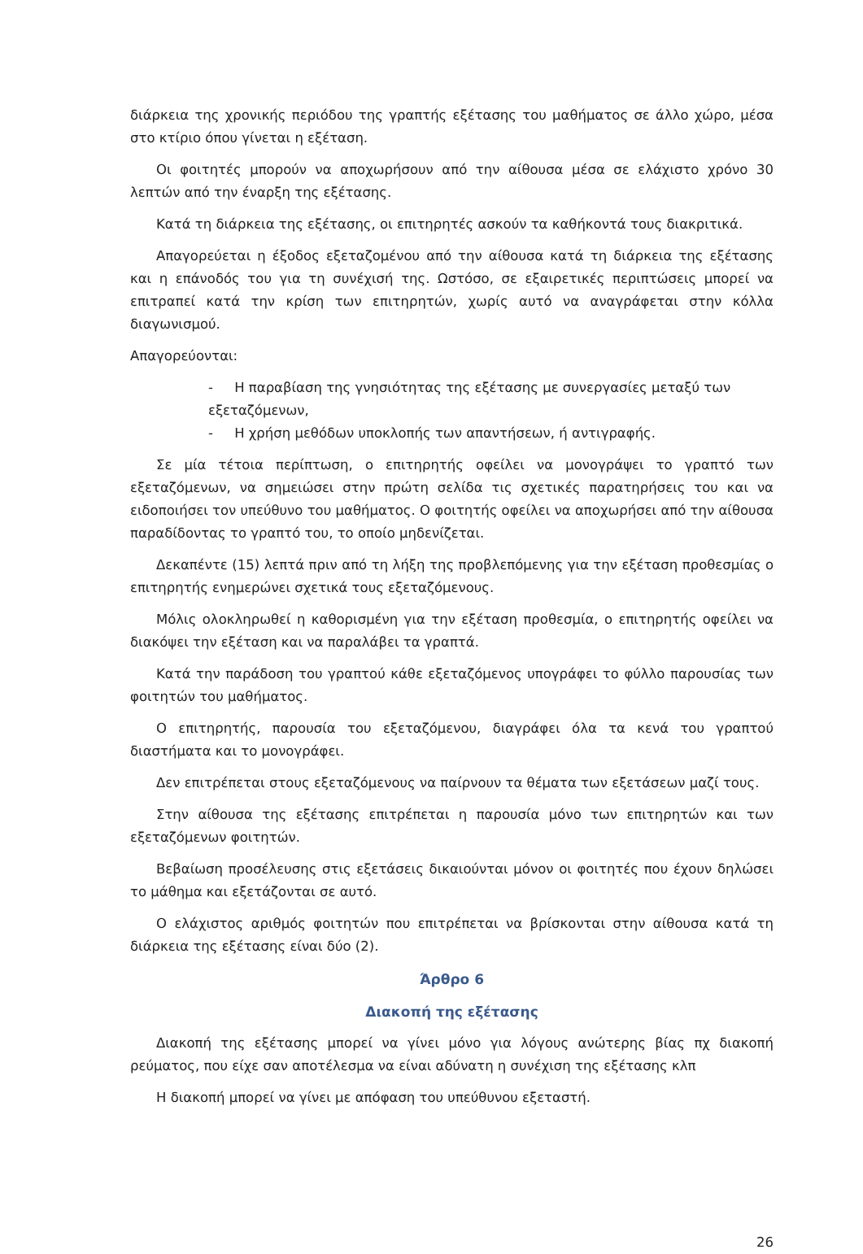διάρκεια της χρονικής περιόδου της γραπτής εξέτασης του μαθήματος σε άλλο χώρο, μέσα στο κτίριο όπου γίνεται η εξέταση.
Οι φοιτητές μπορούν να αποχωρήσουν από την αίθουσα μέσα σε ελάχιστο χρόνο 30 λεπτών από την έναρξη της εξέτασης.
Κατά τη διάρκεια της εξέτασης, οι επιτηρητές ασκούν τα καθήκοντά τους διακριτικά.
Απαγορεύεται η έξοδος εξεταζομένου από την αίθουσα κατά τη διάρκεια της εξέτασης και η επάνοδός του για τη συνέχισή της. Ωστόσο, σε εξαιρετικές περιπτώσεις μπορεί να επιτραπεί κατά την κρίση των επιτηρητών, χωρίς αυτό να αναγράφεται στην κόλλα διαγωνισμού.
Απαγορεύονται:
- Η παραβίαση της γνησιότητας της εξέτασης με συνεργασίες μεταξύ των εξεταζόμενων,
- Η χρήση μεθόδων υποκλοπής των απαντήσεων, ή αντιγραφής.
Σε μία τέτοια περίπτωση, ο επιτηρητής οφείλει να μονογράψει το γραπτό των εξεταζόμενων, να σημειώσει στην πρώτη σελίδα τις σχετικές παρατηρήσεις του και να ειδοποιήσει τον υπεύθυνο του μαθήματος. Ο φοιτητής οφείλει να αποχωρήσει από την αίθουσα παραδίδοντας το γραπτό του, το οποίο μηδενίζεται.
Δεκαπέντε (15) λεπτά πριν από τη λήξη της προβλεπόμενης για την εξέταση προθεσμίας ο επιτηρητής ενημερώνει σχετικά τους εξεταζόμενους.
Μόλις ολοκληρωθεί η καθορισμένη για την εξέταση προθεσμία, ο επιτηρητής οφείλει να διακόψει την εξέταση και να παραλάβει τα γραπτά.
Κατά την παράδοση του γραπτού κάθε εξεταζόμενος υπογράφει το φύλλο παρουσίας των φοιτητών του μαθήματος.
Ο επιτηρητής, παρουσία του εξεταζόμενου, διαγράφει όλα τα κενά του γραπτού διαστήματα και το μονογράφει.
Δεν επιτρέπεται στους εξεταζόμενους να παίρνουν τα θέματα των εξετάσεων μαζί τους.
Στην αίθουσα της εξέτασης επιτρέπεται η παρουσία μόνο των επιτηρητών και των εξεταζόμενων φοιτητών.
Βεβαίωση προσέλευσης στις εξετάσεις δικαιούνται μόνον οι φοιτητές που έχουν δηλώσει το μάθημα και εξετάζονται σε αυτό.
Ο ελάχιστος αριθμός φοιτητών που επιτρέπεται να βρίσκονται στην αίθουσα κατά τη διάρκεια της εξέτασης είναι δύο (2).
Άρθρο 6
Διακοπή της εξέτασης
Διακοπή της εξέτασης μπορεί να γίνει μόνο για λόγους ανώτερης βίας πχ διακοπή ρεύματος, που είχε σαν αποτέλεσμα να είναι αδύνατη η συνέχιση της εξέτασης κλπ
Η διακοπή μπορεί να γίνει με απόφαση του υπεύθυνου εξεταστή.
26